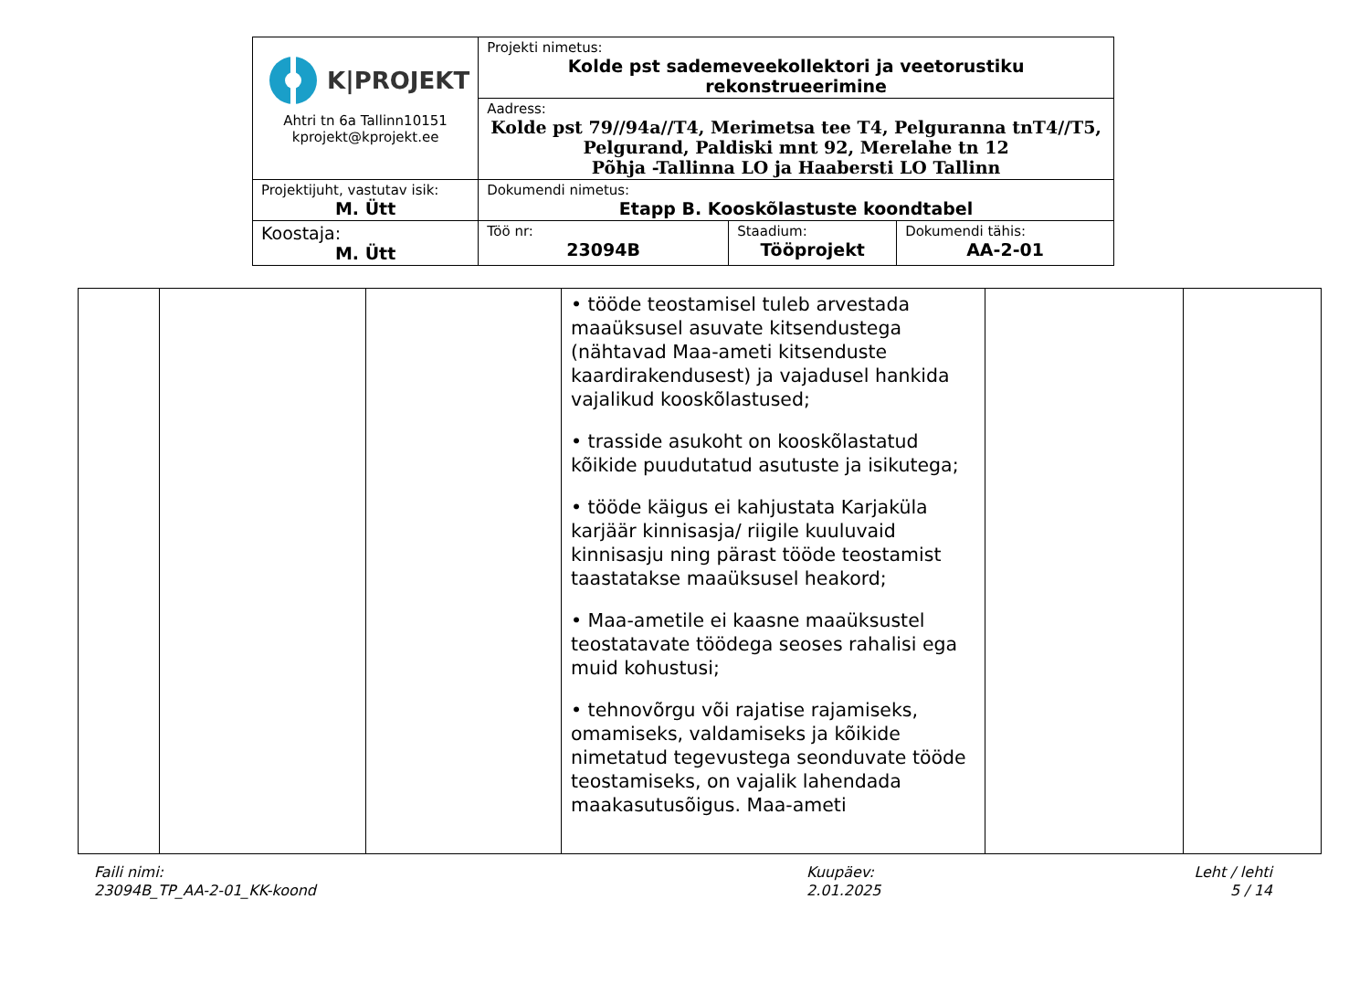| K/PROJEKT Ahtri tn 6a Tallinn10151 kprojekt@kprojekt.ee | Projekti nimetus: Kolde pst sademeveekollektori ja veetorustiku rekonstrueerimine | | |
| | Aadress: Kolde pst 79//94a//T4, Merimetsa tee T4, Pelguranna tnT4//T5, Pelgurand, Paldiski mnt 92, Merelahe tn 12 Põhja -Tallinna LO ja Haabersti LO Tallinn | | |
| Projektijuht, vastutav isik: M. Ütt | Dokumendi nimetus: Etapp B. Kooskõlastuste koondtabel | | |
| Koostaja: M. Ütt | Töö nr: 23094B | Staadium: Tööprojekt | Dokumendi tähis: AA-2-01 |
| | | | • tööde teostamisel tuleb arvestada maaüksusel asuvate kitsendustega (nähtavad Maa-ameti kitsenduste kaardirakendusest) ja vajadusel hankida vajalikud kooskõlastused; • trasside asukoht on kooskõlastatud kõikide puudutatud asutuste ja isikutega; • tööde käigus ei kahjustata Karjaküla karjäär kinnisasja/ riigile kuuluvaid kinnisasju ning pärast tööde teostamist taastatakse maaüksusel heakord; • Maa-ametile ei kaasne maaüksustel teostatavate töödega seoses rahalisi ega muid kohustusi; • tehnovõrgu või rajatise rajamiseks, omamiseks, valdamiseks ja kõikide nimetatud tegevustega seonduvate tööde teostamiseks, on vajalik lahendada maakasutusõigus. Maa-ameti | | |
Faili nimi:
23094B_TP_AA-2-01_KK-koond
Kuupäev:
2.01.2025
Leht / lehti
5 / 14